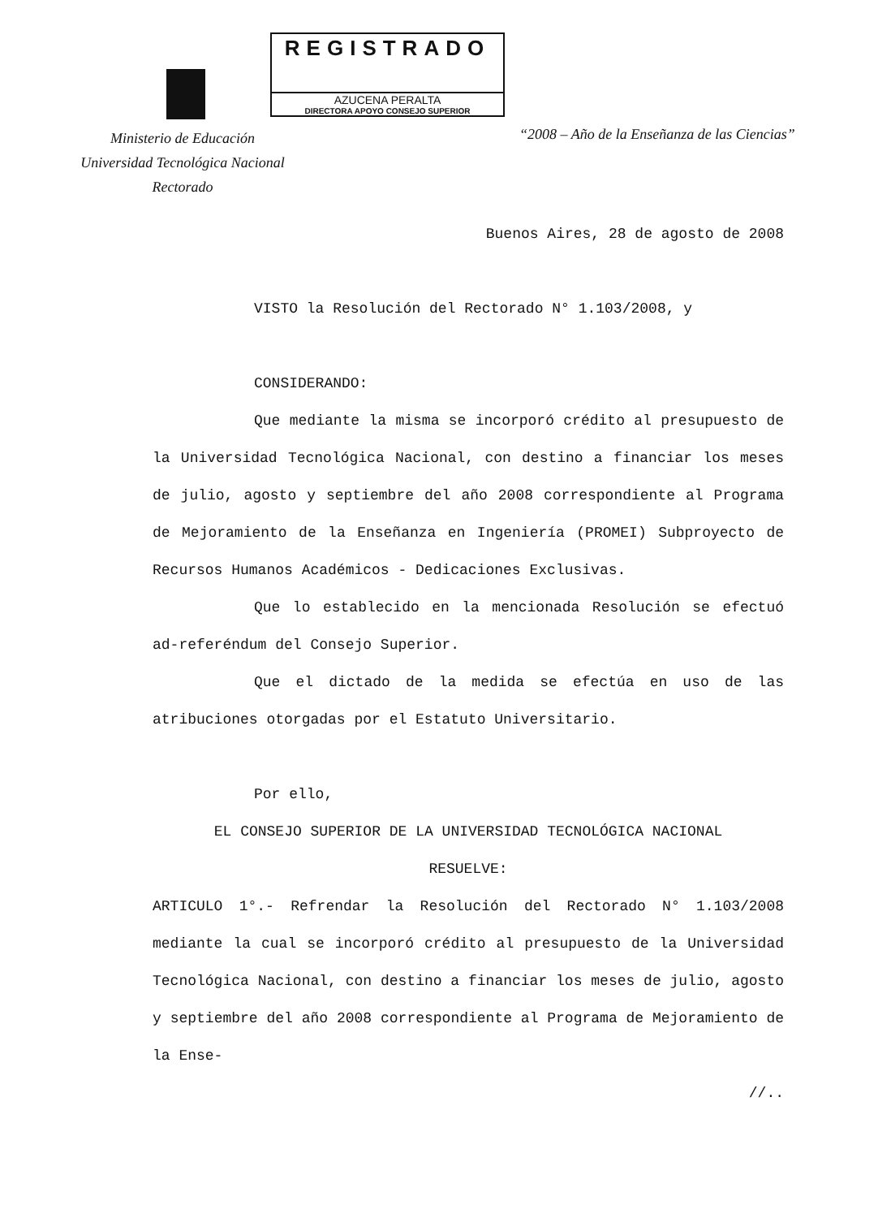REGISTRADO
AZUCENA PERALTA
DIRECTORA APOYO CONSEJO SUPERIOR
Ministerio de Educación
Universidad Tecnológica Nacional
Rectorado
“2008 – Año de la Enseñanza de las Ciencias”
Buenos Aires, 28 de agosto de 2008
VISTO la Resolución del Rectorado N° 1.103/2008, y
CONSIDERANDO:
Que mediante la misma se incorporó crédito al presupuesto de la Universidad Tecnológica Nacional, con destino a financiar los meses de julio, agosto y septiembre del año 2008 correspondiente al Programa de Mejoramiento de la Enseñanza en Ingeniería (PROMEI) Subproyecto de Recursos Humanos Académicos - Dedicaciones Exclusivas.
Que lo establecido en la mencionada Resolución se efectuó ad-referéndum del Consejo Superior.
Que el dictado de la medida se efectúa en uso de las atribuciones otorgadas por el Estatuto Universitario.
Por ello,
EL CONSEJO SUPERIOR DE LA UNIVERSIDAD TECNOLÓGICA NACIONAL
RESUELVE:
ARTICULO 1°.- Refrendar la Resolución del Rectorado N° 1.103/2008 mediante la cual se incorporó crédito al presupuesto de la Universidad Tecnológica Nacional, con destino a financiar los meses de julio, agosto y septiembre del año 2008 correspondiente al Programa de Mejoramiento de la Ense-
//..